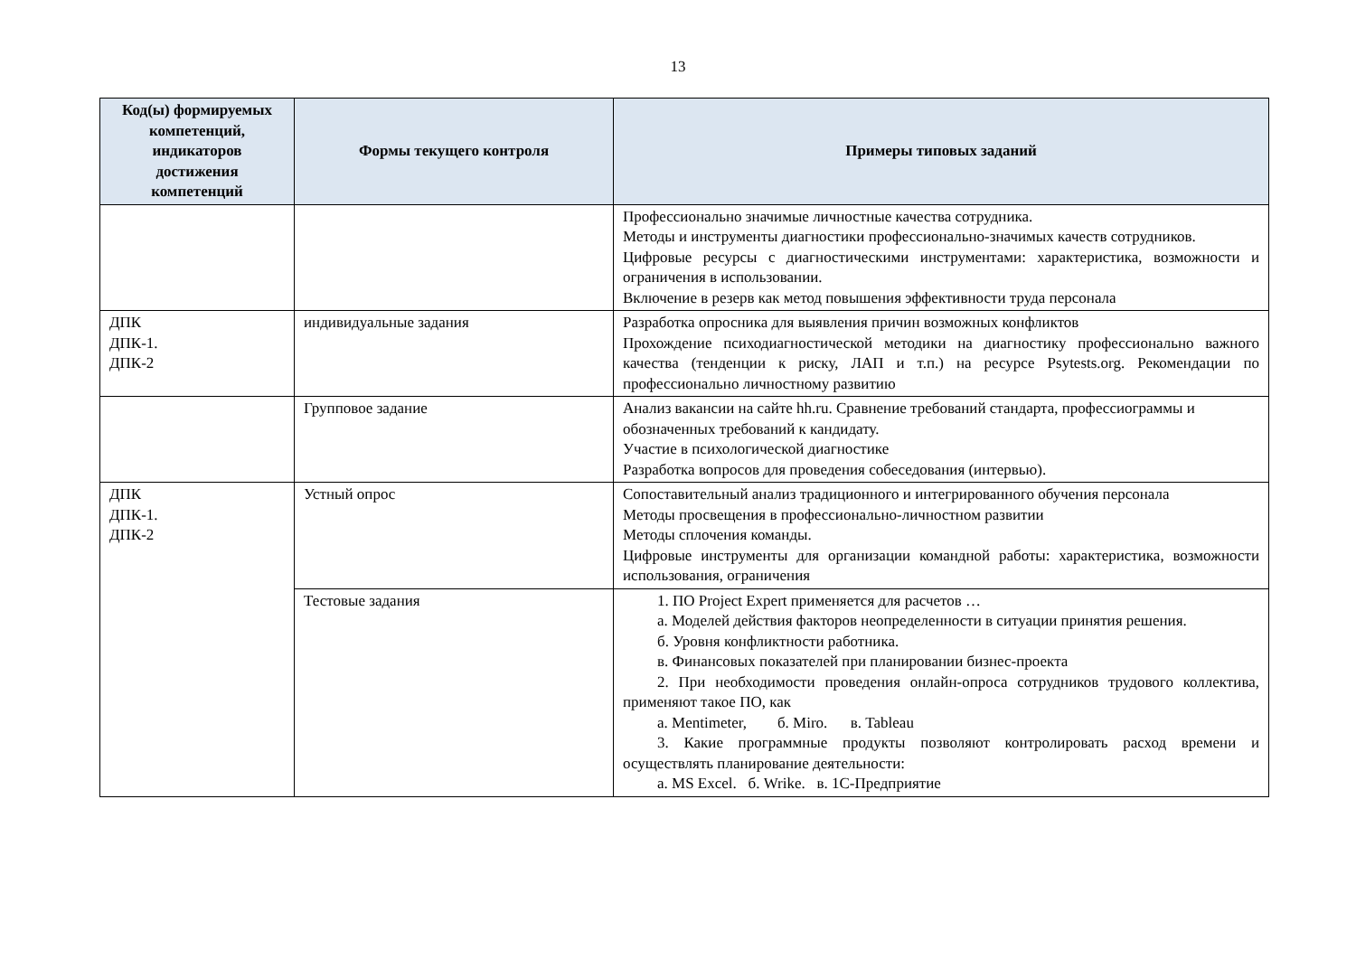13
| Код(ы) формируемых компетенций, индикаторов достижения компетенций | Формы текущего контроля | Примеры типовых заданий |
| --- | --- | --- |
| | | Профессионально значимые личностные качества сотрудника. Методы и инструменты диагностики профессионально-значимых качеств сотрудников. Цифровые ресурсы с диагностическими инструментами: характеристика, возможности и ограничения в использовании. Включение в резерв как метод повышения эффективности труда персонала |
| ДПК ДПК-1. ДПК-2 | индивидуальные задания | Разработка опросника для выявления причин возможных конфликтов Прохождение психодиагностической методики на диагностику профессионально важного качества (тенденции к риску, ЛАП и т.п.) на ресурсе Psytests.org. Рекомендации по профессионально личностному развитию |
| | Групповое задание | Анализ вакансии на сайте hh.ru. Сравнение требований стандарта, профессиограммы и обозначенных требований к кандидату. Участие в психологической диагностике Разработка вопросов для проведения собеседования (интервью). |
| ДПК ДПК-1. ДПК-2 | Устный опрос | Сопоставительный анализ традиционного и интегрированного обучения персонала Методы просвещения в профессионально-личностном развитии Методы сплочения команды. Цифровые инструменты для организации командной работы: характеристика, возможности использования, ограничения |
| | Тестовые задания | 1. ПО Project Expert применяется для расчетов … а. Моделей действия факторов неопределенности в ситуации принятия решения. б. Уровня конфликтности работника. в. Финансовых показателей при планировании бизнес-проекта 2. При необходимости проведения онлайн-опроса сотрудников трудового коллектива, применяют такое ПО, как а. Mentimeter, б. Miro. в. Tableau 3. Какие программные продукты позволяют контролировать расход времени и осуществлять планирование деятельности: а. MS Excel. б. Wrike. в. 1С-Предприятие |